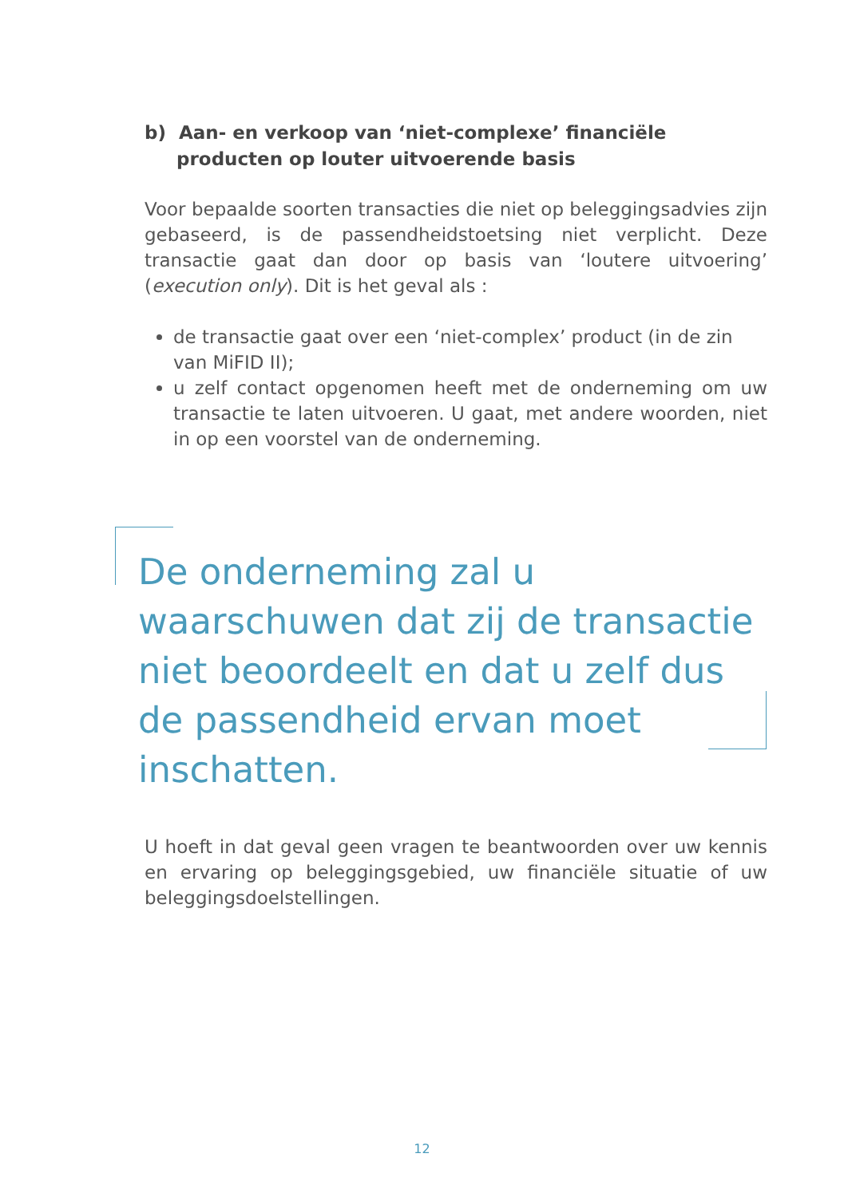b) Aan- en verkoop van ‘niet-complexe’ financiële
producten op louter uitvoerende basis
Voor bepaalde soorten transacties die niet op beleggingsadvies zijn gebaseerd, is de passendheidstoetsing niet verplicht. Deze transactie gaat dan door op basis van ‘loutere uitvoering’ (execution only). Dit is het geval als :
de transactie gaat over een ‘niet-complex’ product (in de zin van MiFID II);
u zelf contact opgenomen heeft met de onderneming om uw transactie te laten uitvoeren. U gaat, met andere woorden, niet in op een voorstel van de onderneming.
De onderneming zal u waarschuwen dat zij de transactie niet beoordeelt en dat u zelf dus de passendheid ervan moet inschatten.
U hoeft in dat geval geen vragen te beantwoorden over uw kennis en ervaring op beleggingsgebied, uw financiële situatie of uw beleggingsdoelstellingen.
12